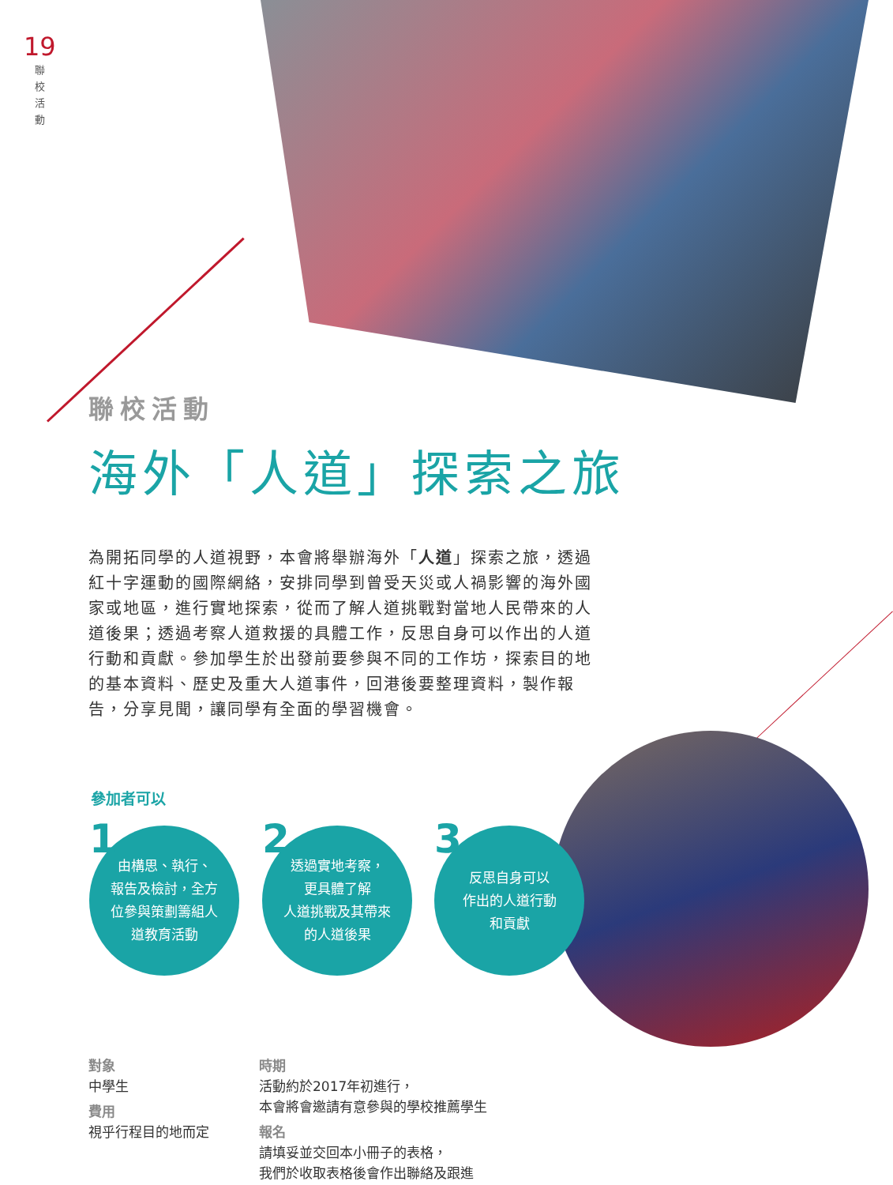19
聯 校 活 動
聯校活動
海外「人道」探索之旅
為開拓同學的人道視野，本會將舉辦海外「人道」探索之旅，透過紅十字運動的國際網絡，安排同學到曾受天災或人禍影響的海外國家或地區，進行實地探索，從而了解人道挑戰對當地人民帶來的人道後果；透過考察人道救援的具體工作，反思自身可以作出的人道行動和貢獻。參加學生於出發前要參與不同的工作坊，探索目的地的基本資料、歷史及重大人道事件，回港後要整理資料，製作報告，分享見聞，讓同學有全面的學習機會。
參加者可以
1 由構思、執行、
報告及檢討，全方
位參與策劃籌組人
道教育活動
2 透過實地考察，
更具體了解
人道挑戰及其帶來
的人道後果
3 反思自身可以
作出的人道行動
和貢獻
對象
中學生
費用
視乎行程目的地而定
時期
活動約於2017年初進行，
本會將會邀請有意參與的學校推薦學生
報名
請填妥並交回本小冊子的表格，
我們於收取表格後會作出聯絡及跟進